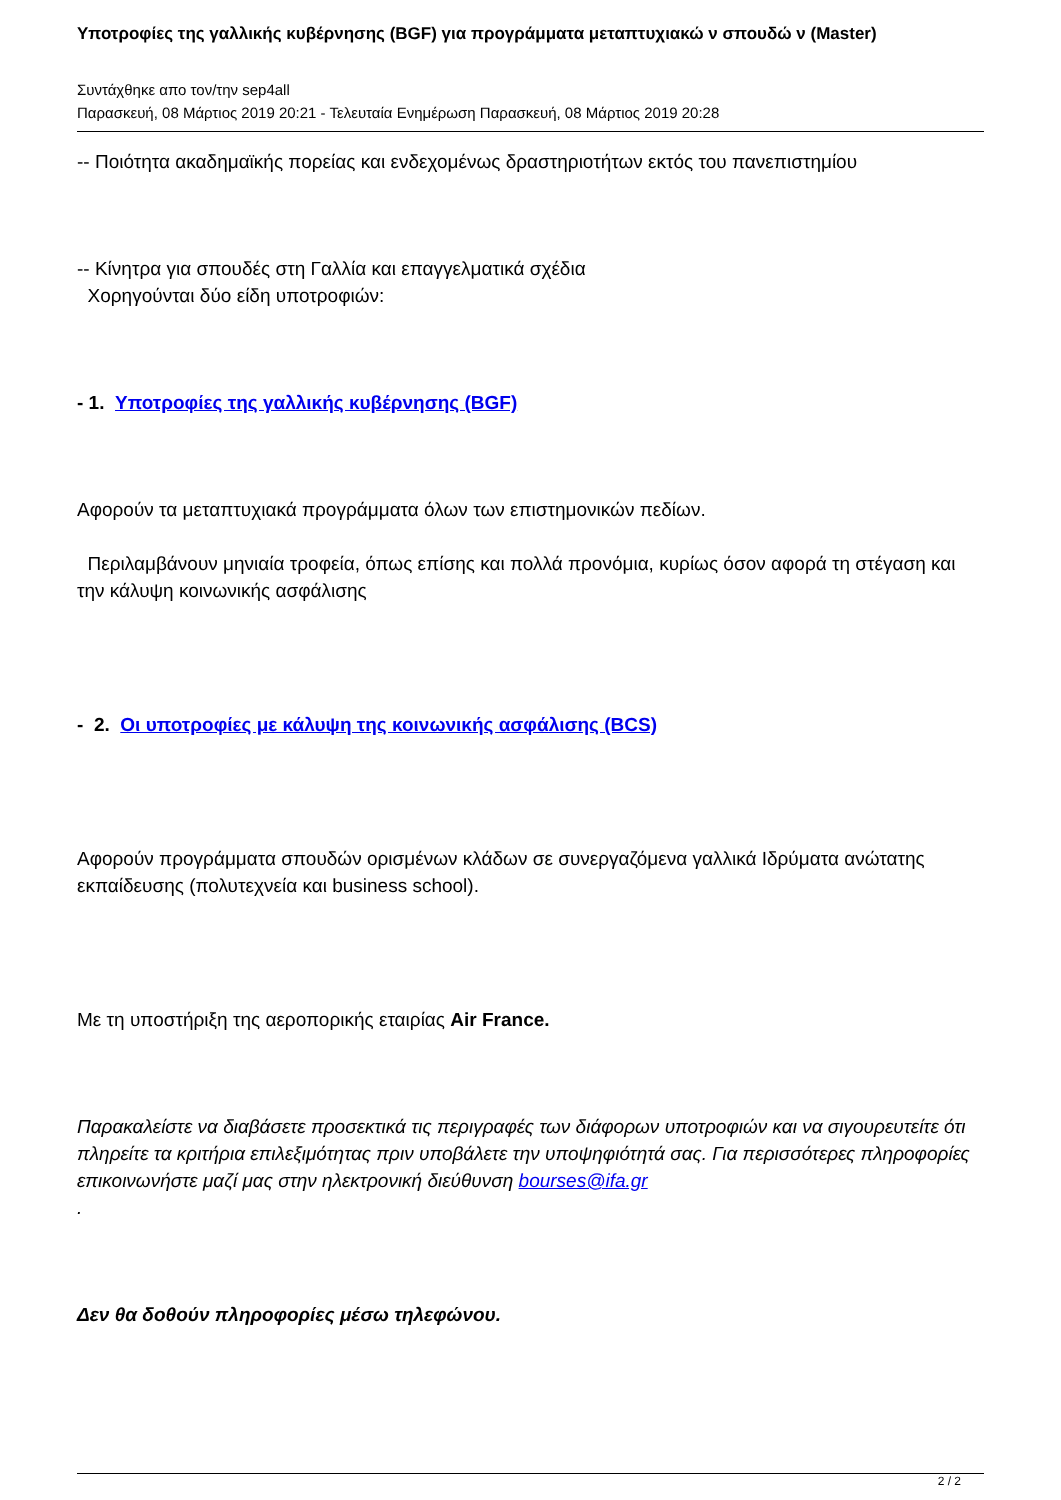Υποτροφίες της γαλλικής κυβέρνησης (BGF) για προγράμματα μεταπτυχιακώ ν σπουδώ ν (Master)
Συντάχθηκε απο τον/την sep4all
Παρασκευή, 08 Μάρτιος 2019 20:21 - Τελευταία Ενημέρωση Παρασκευή, 08 Μάρτιος 2019 20:28
-- Ποιότητα ακαδημαϊκής πορείας και ενδεχομένως δραστηριοτήτων εκτός του πανεπιστημίου
-- Κίνητρα για σπουδές στη Γαλλία και επαγγελματικά σχέδια
Χορηγούνται δύο είδη υποτροφιών:
- 1. Υποτροφίες της γαλλικής κυβέρνησης (BGF)
Αφορούν τα μεταπτυχιακά προγράμματα όλων των επιστημονικών πεδίων.
Περιλαμβάνουν μηνιαία τροφεία, όπως επίσης και πολλά προνόμια, κυρίως όσον αφορά τη στέγαση και την κάλυψη κοινωνικής ασφάλισης
- 2. Οι υποτροφίες με κάλυψη της κοινωνικής ασφάλισης (BCS)
Αφορούν προγράμματα σπουδών ορισμένων κλάδων σε συνεργαζόμενα γαλλικά Ιδρύματα ανώτατης εκπαίδευσης (πολυτεχνεία και business school).
Με τη υποστήριξη της αεροπορικής εταιρίας Air France.
Παρακαλείστε να διαβάσετε προσεκτικά τις περιγραφές των διάφορων υποτροφιών και να σιγουρευτείτε ότι πληρείτε τα κριτήρια επιλεξιμότητας πριν υποβάλετε την υποψηφιότητά σας. Για περισσότερες πληροφορίες επικοινωνήστε μαζί μας στην ηλεκτρονική διεύθυνση bourses@ifa.gr
.
Δεν θα δοθούν πληροφορίες μέσω τηλεφώνου.
2 / 2